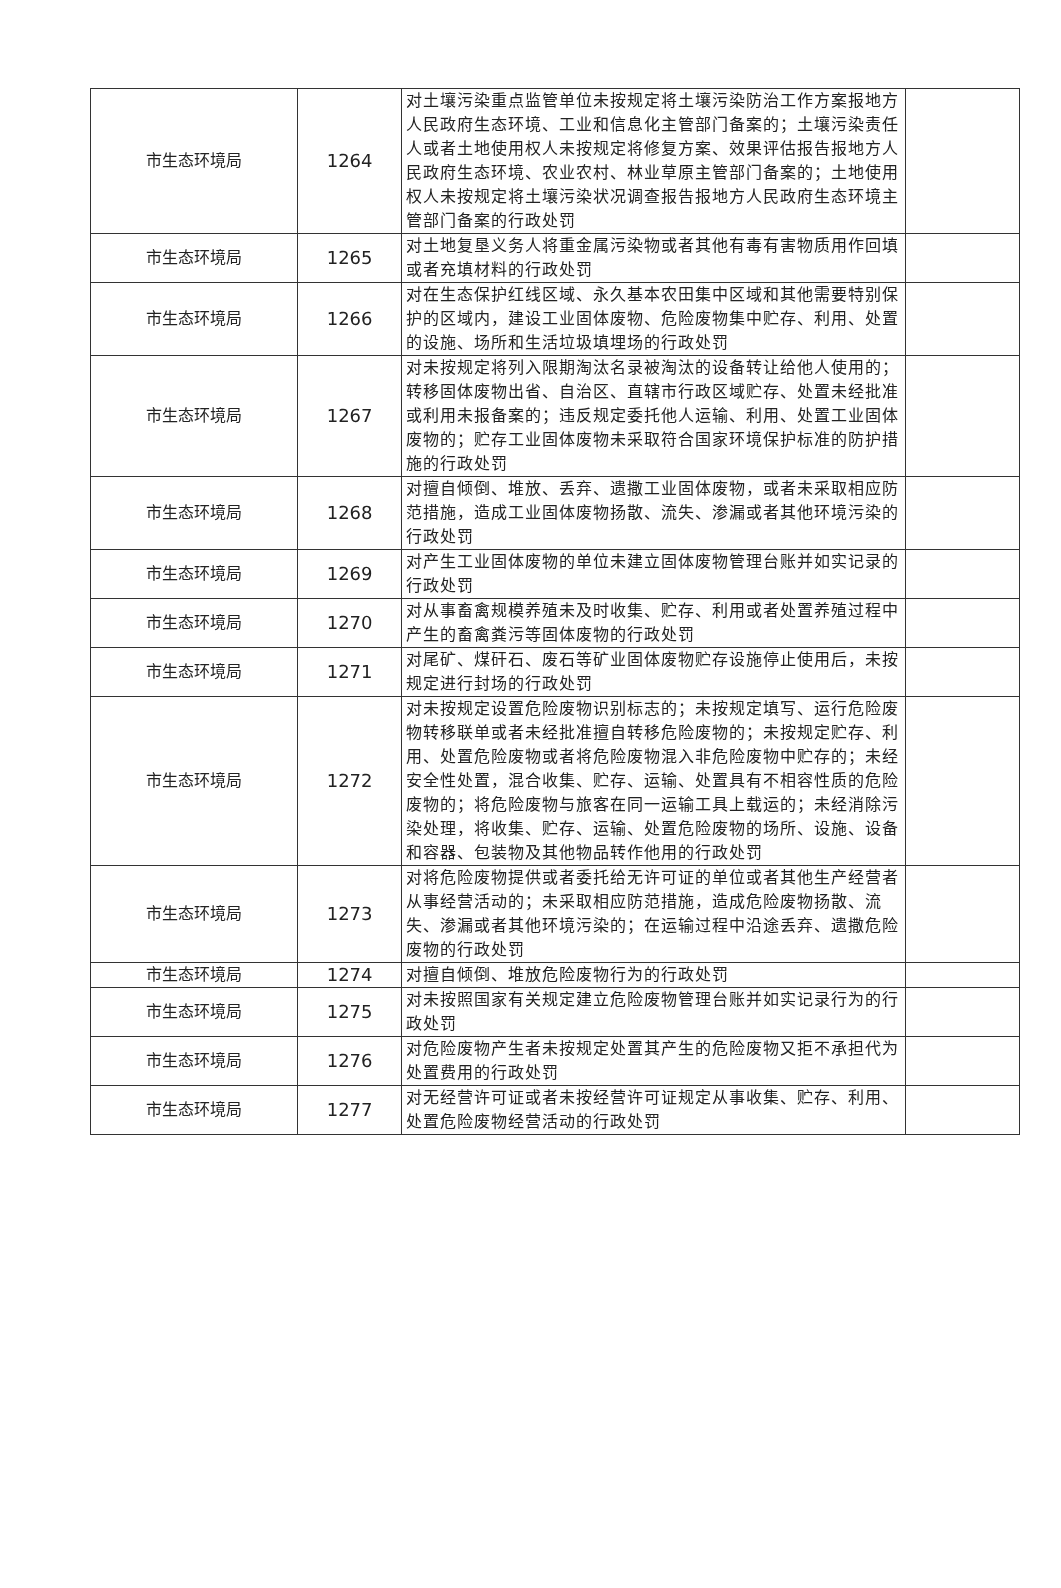| 市生态环境局 | 1264 | 对土壤污染重点监管单位未按规定将土壤污染防治工作方案报地方人民政府生态环境、工业和信息化主管部门备案的；土壤污染责任人或者土地使用权人未按规定将修复方案、效果评估报告报地方人民政府生态环境、农业农村、林业草原主管部门备案的；土地使用权人未按规定将土壤污染状况调查报告报地方人民政府生态环境主管部门备案的行政处罚 | |
| 市生态环境局 | 1265 | 对土地复垦义务人将重金属污染物或者其他有毒有害物质用作回填或者充填材料的行政处罚 | |
| 市生态环境局 | 1266 | 对在生态保护红线区域、永久基本农田集中区域和其他需要特别保护的区域内，建设工业固体废物、危险废物集中贮存、利用、处置的设施、场所和生活垃圾填埋场的行政处罚 | |
| 市生态环境局 | 1267 | 对未按规定将列入限期淘汰名录被淘汰的设备转让给他人使用的；转移固体废物出省、自治区、直辖市行政区域贮存、处置未经批准或利用未报备案的；违反规定委托他人运输、利用、处置工业固体废物的；贮存工业固体废物未采取符合国家环境保护标准的防护措施的行政处罚 | |
| 市生态环境局 | 1268 | 对擅自倾倒、堆放、丢弃、遗撒工业固体废物，或者未采取相应防范措施，造成工业固体废物扬散、流失、渗漏或者其他环境污染的行政处罚 | |
| 市生态环境局 | 1269 | 对产生工业固体废物的单位未建立固体废物管理台账并如实记录的行政处罚 | |
| 市生态环境局 | 1270 | 对从事畜禽规模养殖未及时收集、贮存、利用或者处置养殖过程中产生的畜禽粪污等固体废物的行政处罚 | |
| 市生态环境局 | 1271 | 对尾矿、煤矸石、废石等矿业固体废物贮存设施停止使用后，未按规定进行封场的行政处罚 | |
| 市生态环境局 | 1272 | 对未按规定设置危险废物识别标志的；未按规定填写、运行危险废物转移联单或者未经批准擅自转移危险废物的；未按规定贮存、利用、处置危险废物或者将危险废物混入非危险废物中贮存的；未经安全性处置，混合收集、贮存、运输、处置具有不相容性质的危险废物的；将危险废物与旅客在同一运输工具上载运的；未经消除污染处理，将收集、贮存、运输、处置危险废物的场所、设施、设备和容器、包装物及其他物品转作他用的行政处罚 | |
| 市生态环境局 | 1273 | 对将危险废物提供或者委托给无许可证的单位或者其他生产经营者从事经营活动的；未采取相应防范措施，造成危险废物扬散、流失、渗漏或者其他环境污染的；在运输过程中沿途丢弃、遗撒危险废物的行政处罚 | |
| 市生态环境局 | 1274 | 对擅自倾倒、堆放危险废物行为的行政处罚 | |
| 市生态环境局 | 1275 | 对未按照国家有关规定建立危险废物管理台账并如实记录行为的行政处罚 | |
| 市生态环境局 | 1276 | 对危险废物产生者未按规定处置其产生的危险废物又拒不承担代为处置费用的行政处罚 | |
| 市生态环境局 | 1277 | 对无经营许可证或者未按经营许可证规定从事收集、贮存、利用、处置危险废物经营活动的行政处罚 | |